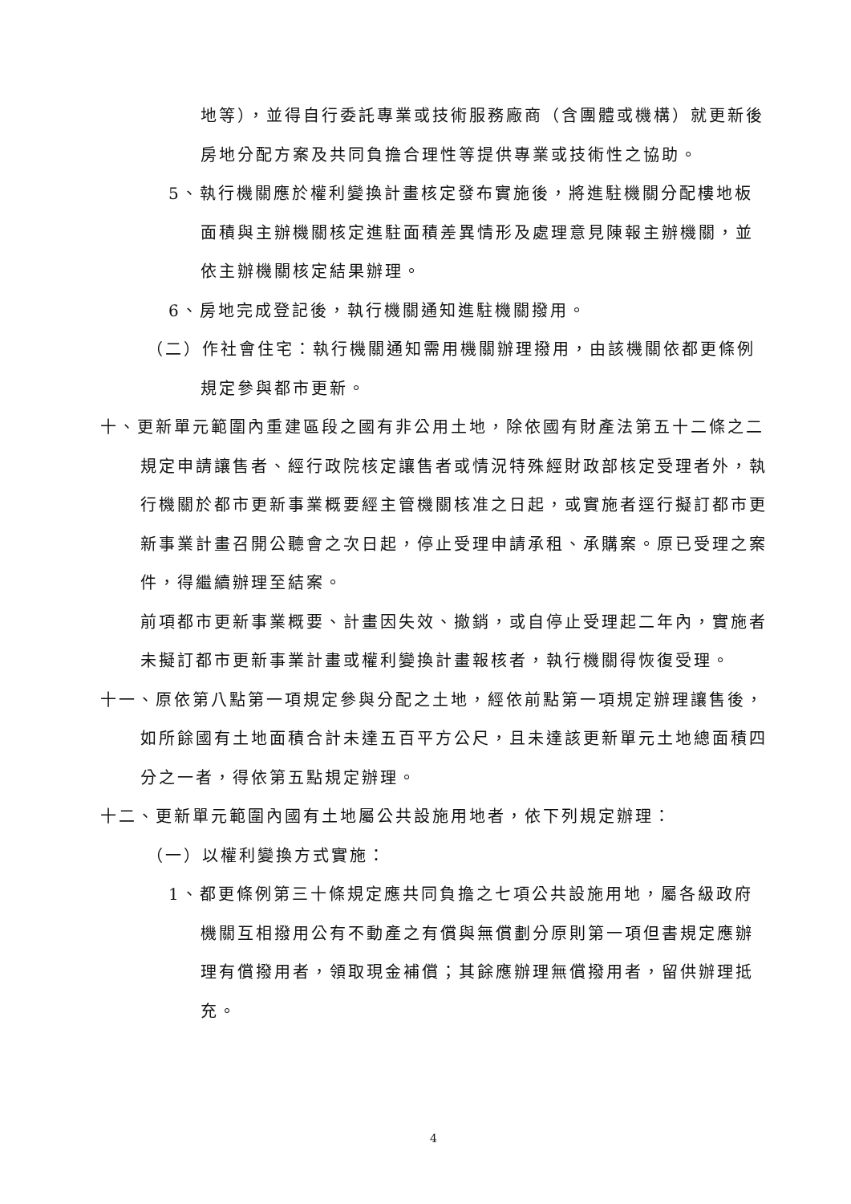地等），並得自行委託專業或技術服務廠商（含團體或機構）就更新後房地分配方案及共同負擔合理性等提供專業或技術性之協助。
5、執行機關應於權利變換計畫核定發布實施後，將進駐機關分配樓地板面積與主辦機關核定進駐面積差異情形及處理意見陳報主辦機關，並依主辦機關核定結果辦理。
6、房地完成登記後，執行機關通知進駐機關撥用。
（二）作社會住宅：執行機關通知需用機關辦理撥用，由該機關依都更條例規定參與都市更新。
十、更新單元範圍內重建區段之國有非公用土地，除依國有財產法第五十二條之二規定申請讓售者、經行政院核定讓售者或情況特殊經財政部核定受理者外，執行機關於都市更新事業概要經主管機關核准之日起，或實施者逕行擬訂都市更新事業計畫召開公聽會之次日起，停止受理申請承租、承購案。原已受理之案件，得繼續辦理至結案。
前項都市更新事業概要、計畫因失效、撤銷，或自停止受理起二年內，實施者未擬訂都市更新事業計畫或權利變換計畫報核者，執行機關得恢復受理。
十一、原依第八點第一項規定參與分配之土地，經依前點第一項規定辦理讓售後，如所餘國有土地面積合計未達五百平方公尺，且未達該更新單元土地總面積四分之一者，得依第五點規定辦理。
十二、更新單元範圍內國有土地屬公共設施用地者，依下列規定辦理：
（一）以權利變換方式實施：
1、都更條例第三十條規定應共同負擔之七項公共設施用地，屬各級政府機關互相撥用公有不動產之有償與無償劃分原則第一項但書規定應辦理有償撥用者，領取現金補償；其餘應辦理無償撥用者，留供辦理抵充。
4